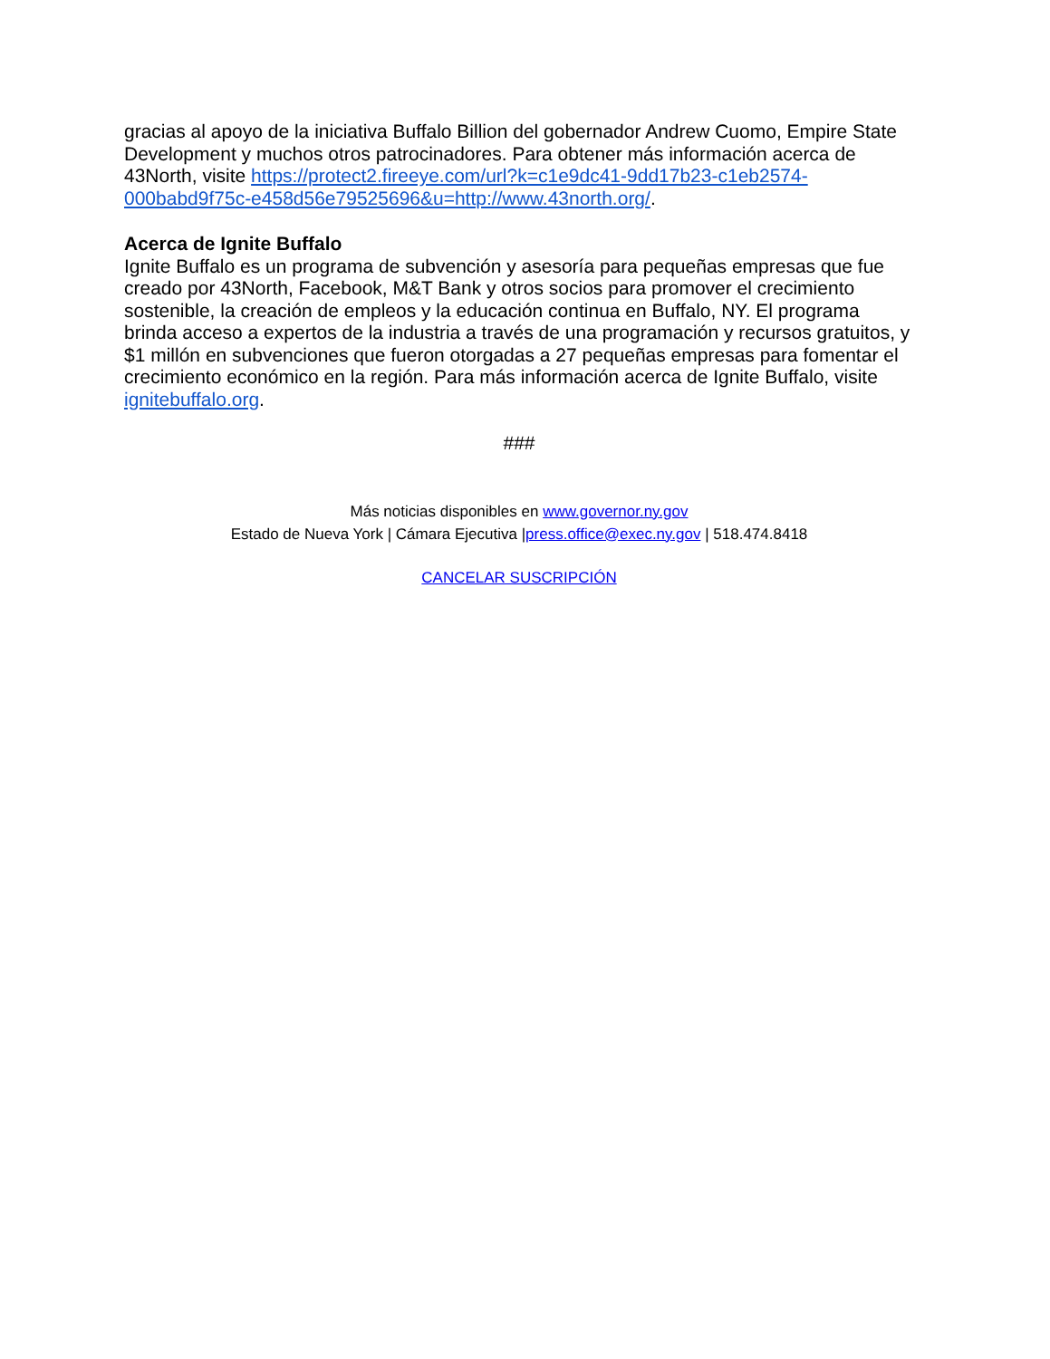gracias al apoyo de la iniciativa Buffalo Billion del gobernador Andrew Cuomo, Empire State Development y muchos otros patrocinadores. Para obtener más información acerca de 43North, visite https://protect2.fireeye.com/url?k=c1e9dc41-9dd17b23-c1eb2574-000babd9f75c-e458d56e79525696&u=http://www.43north.org/.
Acerca de Ignite Buffalo
Ignite Buffalo es un programa de subvención y asesoría para pequeñas empresas que fue creado por 43North, Facebook, M&T Bank y otros socios para promover el crecimiento sostenible, la creación de empleos y la educación continua en Buffalo, NY. El programa brinda acceso a expertos de la industria a través de una programación y recursos gratuitos, y $1 millón en subvenciones que fueron otorgadas a 27 pequeñas empresas para fomentar el crecimiento económico en la región. Para más información acerca de Ignite Buffalo, visite ignitebuffalo.org.
###
Más noticias disponibles en www.governor.ny.gov
Estado de Nueva York | Cámara Ejecutiva |press.office@exec.ny.gov | 518.474.8418
CANCELAR SUSCRIPCIÓN